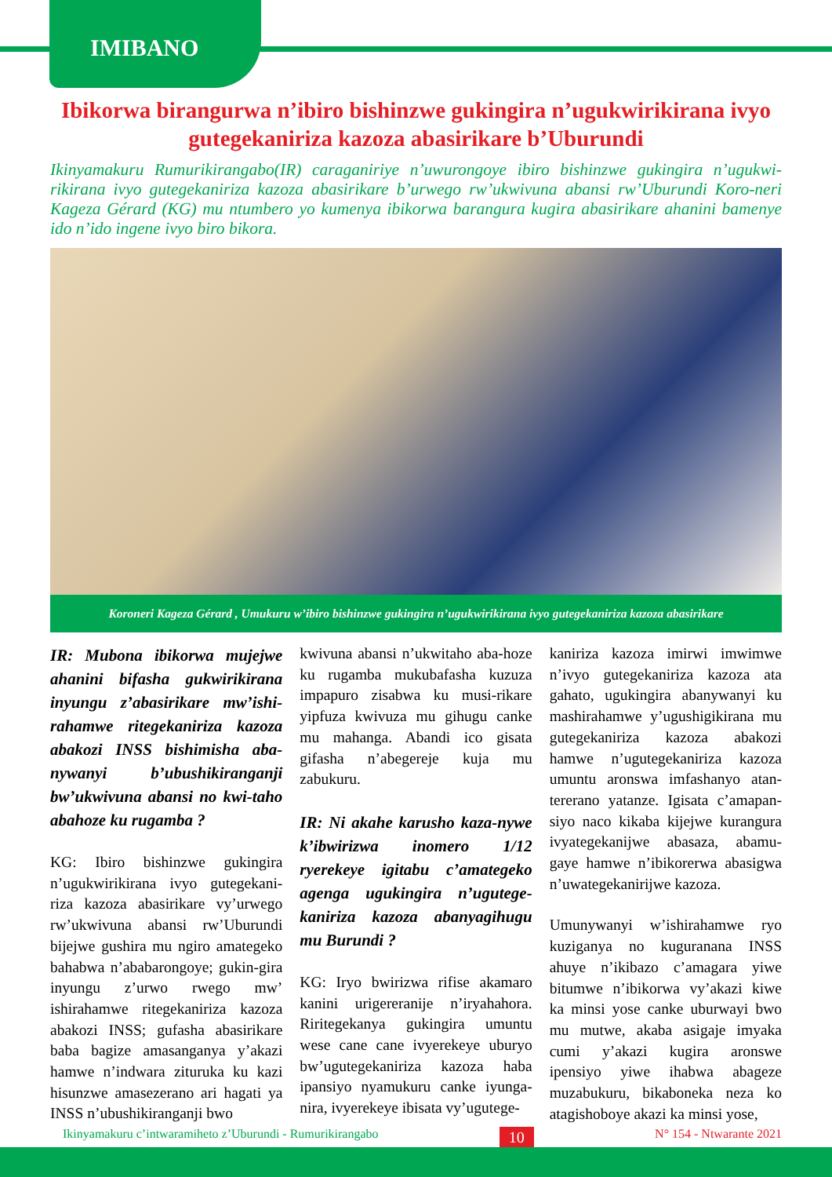IMIBANO
Ibikorwa birangurwa n’ibiro bishinzwe gukingira n’ugukwirikirana ivyo gutegekaniriza kazoza abasirikare b’Uburundi
Ikinyamakuru Rumurikirangabo(IR) caraganiriye n’uwurongoye ibiro bishinzwe gukingira n’ugukwi-rikirana ivyo gutegekaniriza kazoza abasirikare b’urwego rw’ukwivuna abansi rw’Uburundi Koro-neri Kageza Gérard (KG) mu ntumbero yo kumenya ibikorwa barangura kugira abasirikare ahanini bamenye ido n’ido ingene ivyo biro bikora.
Koroneri Kageza Gérard , Umukuru w’ibiro bishinzwe gukingira n’ugukwirikirana ivyo gutegekaniriza kazoza abasirikare
IR: Mubona ibikorwa mujejwe ahanini bifasha gukwirikirana inyungu z’abasirikare mw’ishi-rahamwe ritegekaniriza kazoza abakozi INSS bishimisha aba-nywanyi b’ubushikiranganji bw’ukwivuna abansi no kwi-taho abahoze ku rugamba ?
KG: Ibiro bishinzwe gukingira n’ugukwirikirana ivyo gutegekani-riza kazoza abasirikare vy’urwego rw’ukwivuna abansi rw’Uburundi bijejwe gushira mu ngiro amategeko bahabwa n’ababarongoye; gukin-gira inyungu z’urwo rwego mw’ ishirahamwe ritegekaniriza kazoza abakozi INSS; gufasha abasirikare baba bagize amasanganya y’akazi hamwe n’indwara zituruka ku kazi hisunzwe amasezerano ari hagati ya INSS n’ubushikiranganji bwo
kwivuna abansi n’ukwitaho aba-hoze ku rugamba mukubafasha kuzuza impapuro zisabwa ku musi-rikare yipfuza kwivuza mu gihugu canke mu mahanga. Abandi ico gisata gifasha n’abegereje kuja mu zabukuru.
IR: Ni akahe karusho kaza-nywe k’ibwirizwa inomero 1/12 ryerekeye igitabu c’amategeko agenga ugukingira n’ugutege-kaniriza kazoza abanyagihugu mu Burundi ?
KG: Iryo bwirizwa rifise akamaro kanini urigereranije n’iryahahora. Riritegekanya gukingira umuntu wese cane cane ivyerekeye uburyo bw’ugutegekaniriza kazoza haba ipansiyo nyamukuru canke iyunga-nira, ivyerekeye ibisata vy’ugutege-
kaniriza kazoza imirwi imwimwe n’ivyo gutegekaniriza kazoza ata gahato, ugukingira abanywanyi ku mashirahamwe y’ugushigikirana mu gutegekaniriza kazoza abakozi hamwe n’ugutegekaniriza kazoza umuntu aronswa imfashanyo atan-tererano yatanze. Igisata c’amapan-siyo naco kikaba kijejwe kurangura ivyategekanijwe abasaza, abamu-gaye hamwe n’ibikorerwa abasigwa n’uwategekanirijwe kazoza.
Umunywanyi w’ishirahamwe ryo kuziganya no kuguranana INSS ahuye n’ikibazo c’amagara yiwe bitumwe n’ibikorwa vy’akazi kiwe ka minsi yose canke uburwayi bwo mu mutwe, akaba asigaje imyaka cumi y’akazi kugira aronswe ipensiyo yiwe ihabwa abageze muzabukuru, bikaboneka neza ko atagishoboye akazi ka minsi yose,
Ikinyamakuru c’intwaramiheto z’Uburundi - Rumurikirangabo 10 N° 154 - Ntwarante 2021